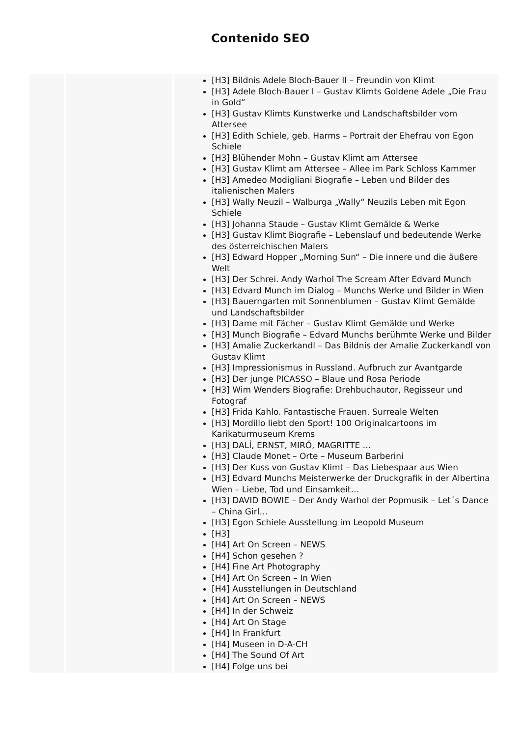Contenido SEO
| | | [H3] Bildnis Adele Bloch-Bauer II – Freundin von Klimt [H3] Adele Bloch-Bauer I – Gustav Klimts Goldene Adele „Die Frau in Gold“ [H3] Gustav Klimts Kunstwerke und Landschaftsbilder vom Attersee [H3] Edith Schiele, geb. Harms – Portrait der Ehefrau von Egon Schiele [H3] Blühender Mohn – Gustav Klimt am Attersee [H3] Gustav Klimt am Attersee – Allee im Park Schloss Kammer [H3] Amedeo Modigliani Biografie – Leben und Bilder des italienischen Malers [H3] Wally Neuzil – Walburga „Wally“ Neuzils Leben mit Egon Schiele [H3] Johanna Staude – Gustav Klimt Gemälde & Werke [H3] Gustav Klimt Biografie – Lebenslauf und bedeutende Werke des österreichischen Malers [H3] Edward Hopper „Morning Sun“ – Die innere und die äußere Welt [H3] Der Schrei. Andy Warhol The Scream After Edvard Munch [H3] Edvard Munch im Dialog – Munchs Werke und Bilder in Wien [H3] Bauerngarten mit Sonnenblumen – Gustav Klimt Gemälde und Landschaftsbilder [H3] Dame mit Fächer – Gustav Klimt Gemälde und Werke [H3] Munch Biografie – Edvard Munchs berühmte Werke und Bilder [H3] Amalie Zuckerkandl – Das Bildnis der Amalie Zuckerkandl von Gustav Klimt [H3] Impressionismus in Russland. Aufbruch zur Avantgarde [H3] Der junge PICASSO – Blaue und Rosa Periode [H3] Wim Wenders Biografie: Drehbuchautor, Regisseur und Fotograf [H3] Frida Kahlo. Fantastische Frauen. Surreale Welten [H3] Mordillo liebt den Sport! 100 Originalcartoons im Karikaturmuseum Krems [H3] DALÍ, ERNST, MIRÓ, MAGRITTE … [H3] Claude Monet – Orte – Museum Barberini [H3] Der Kuss von Gustav Klimt – Das Liebespaar aus Wien [H3] Edvard Munchs Meisterwerke der Druckgrafik in der Albertina Wien – Liebe, Tod und Einsamkeit… [H3] DAVID BOWIE – Der Andy Warhol der Popmusik – Let´s Dance – China Girl… [H3] Egon Schiele Ausstellung im Leopold Museum [H3] [H4] Art On Screen – NEWS [H4] Schon gesehen ? [H4] Fine Art Photography [H4] Art On Screen – In Wien [H4] Ausstellungen in Deutschland [H4] Art On Screen – NEWS [H4] In der Schweiz [H4] Art On Stage [H4] In Frankfurt [H4] Museen in D-A-CH [H4] The Sound Of Art [H4] Folge uns bei |